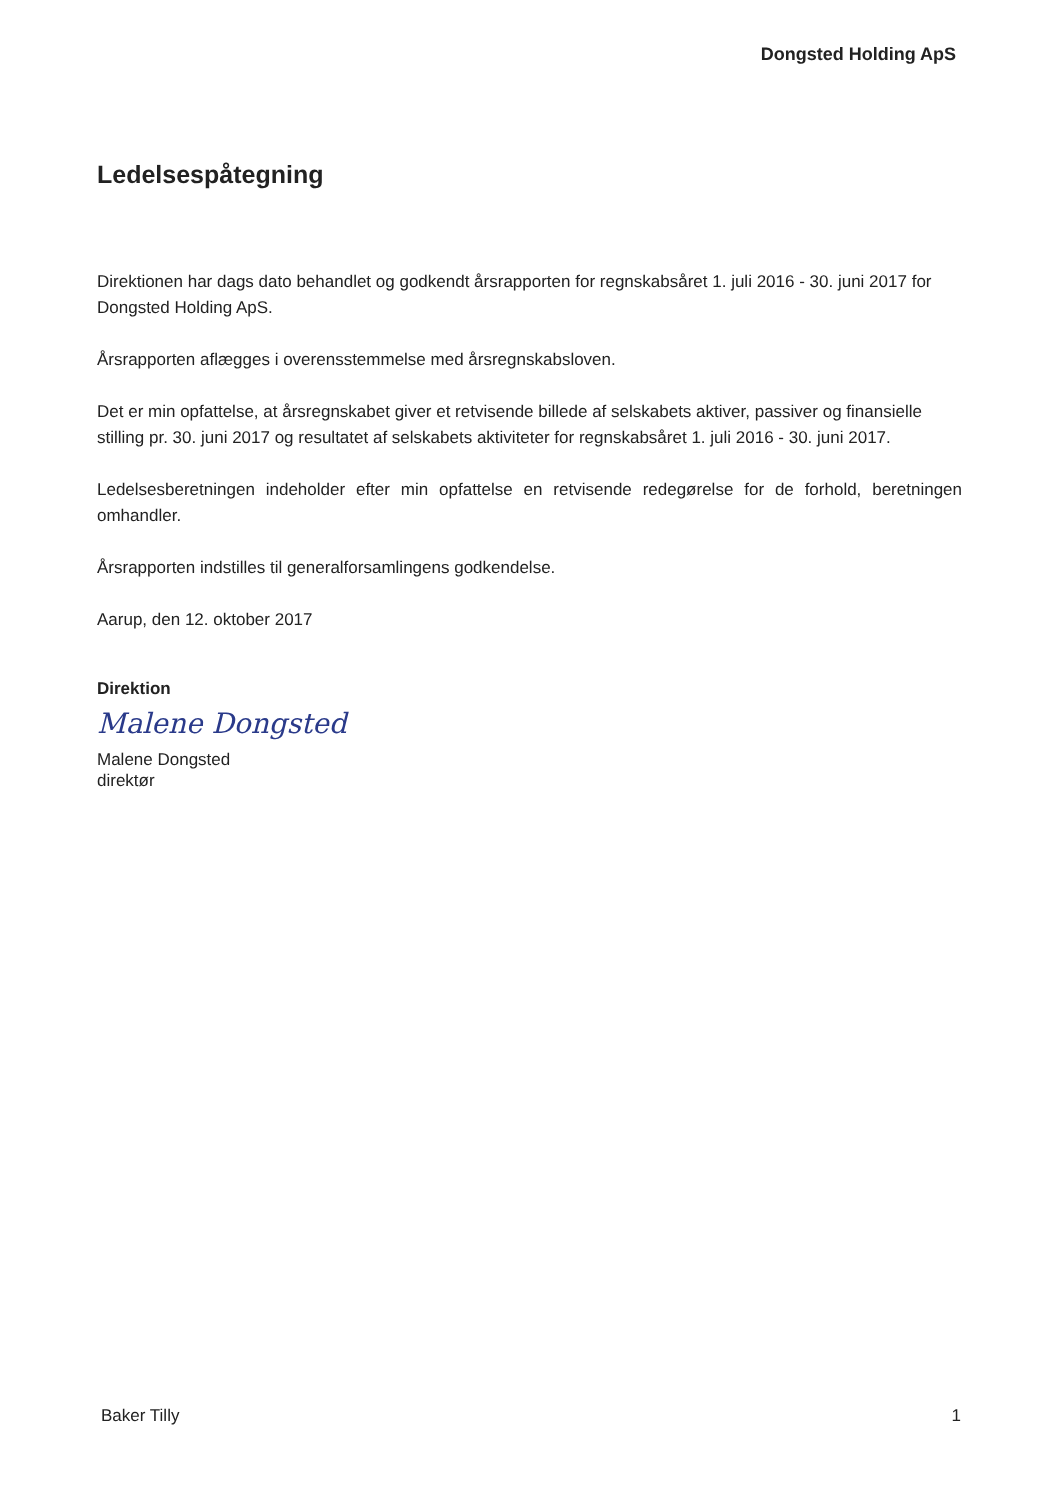Dongsted Holding ApS
Ledelsespåtegning
Direktionen har dags dato behandlet og godkendt årsrapporten for regnskabsåret 1. juli 2016 - 30. juni 2017 for Dongsted Holding ApS.
Årsrapporten aflægges i overensstemmelse med årsregnskabsloven.
Det er min opfattelse, at årsregnskabet giver et retvisende billede af selskabets aktiver, passiver og finansielle stilling pr. 30. juni 2017 og resultatet af selskabets aktiviteter for regnskabsåret 1. juli 2016 - 30. juni 2017.
Ledelsesberetningen indeholder efter min opfattelse en retvisende redegørelse for de forhold, beretningen omhandler.
Årsrapporten indstilles til generalforsamlingens godkendelse.
Aarup, den 12. oktober 2017
Direktion
Malene Dongsted
Malene Dongsted
direktør
Baker Tilly 1